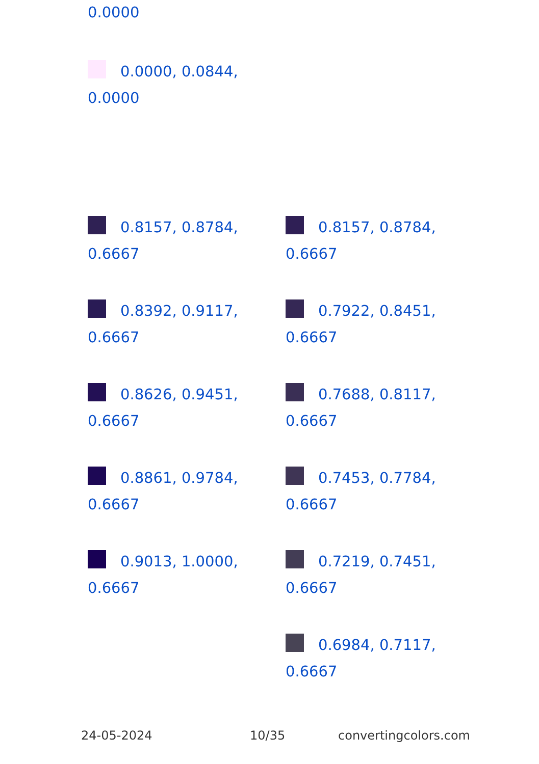0.0000
0.0000, 0.0844, 0.0000
0.8157, 0.8784, 0.6667
0.8157, 0.8784, 0.6667
0.8392, 0.9117, 0.6667
0.7922, 0.8451, 0.6667
0.8626, 0.9451, 0.6667
0.7688, 0.8117, 0.6667
0.8861, 0.9784, 0.6667
0.7453, 0.7784, 0.6667
0.9013, 1.0000, 0.6667
0.7219, 0.7451, 0.6667
0.6984, 0.7117, 0.6667
24-05-2024 10/35 convertingcolors.com